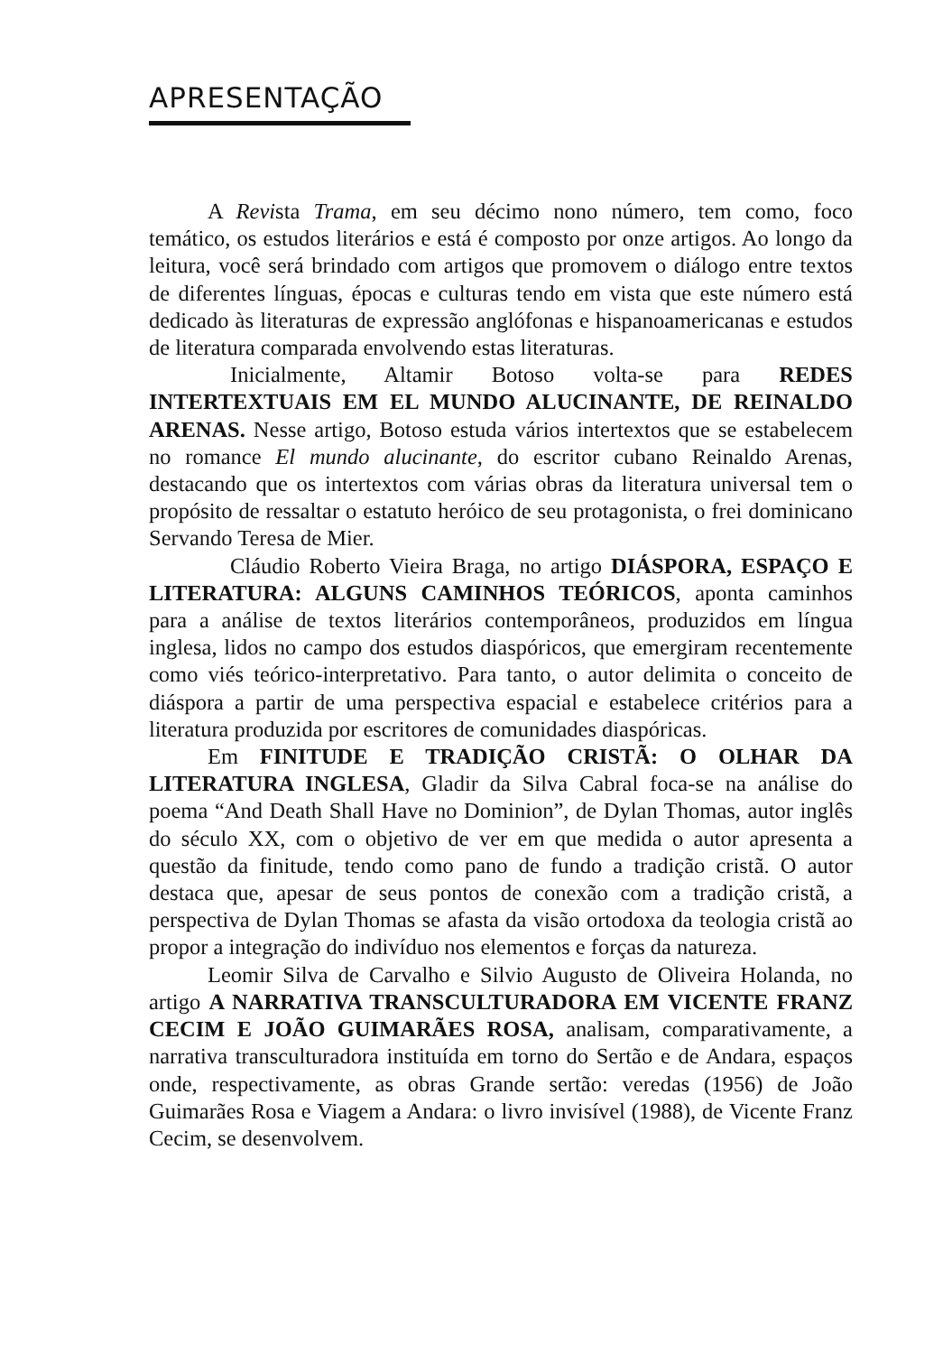APRESENTAÇÃO
A Revista Trama, em seu décimo nono número, tem como, foco temático, os estudos literários e está é composto por onze artigos. Ao longo da leitura, você será brindado com artigos que promovem o diálogo entre textos de diferentes línguas, épocas e culturas tendo em vista que este número está dedicado às literaturas de expressão anglófonas e hispanoamericanas e estudos de literatura comparada envolvendo estas literaturas.
Inicialmente, Altamir Botoso volta-se para REDES INTERTEXTUAIS EM EL MUNDO ALUCINANTE, DE REINALDO ARENAS. Nesse artigo, Botoso estuda vários intertextos que se estabelecem no romance El mundo alucinante, do escritor cubano Reinaldo Arenas, destacando que os intertextos com várias obras da literatura universal tem o propósito de ressaltar o estatuto heróico de seu protagonista, o frei dominicano Servando Teresa de Mier.
Cláudio Roberto Vieira Braga, no artigo DIÁSPORA, ESPAÇO E LITERATURA: ALGUNS CAMINHOS TEÓRICOS, aponta caminhos para a análise de textos literários contemporâneos, produzidos em língua inglesa, lidos no campo dos estudos diaspóricos, que emergiram recentemente como viés teórico-interpretativo. Para tanto, o autor delimita o conceito de diáspora a partir de uma perspectiva espacial e estabelece critérios para a literatura produzida por escritores de comunidades diaspóricas.
Em FINITUDE E TRADIÇÃO CRISTÃ: O OLHAR DA LITERATURA INGLESA, Gladir da Silva Cabral foca-se na análise do poema “And Death Shall Have no Dominion”, de Dylan Thomas, autor inglês do século XX, com o objetivo de ver em que medida o autor apresenta a questão da finitude, tendo como pano de fundo a tradição cristã. O autor destaca que, apesar de seus pontos de conexão com a tradição cristã, a perspectiva de Dylan Thomas se afasta da visão ortodoxa da teologia cristã ao propor a integração do indivíduo nos elementos e forças da natureza.
Leomir Silva de Carvalho e Silvio Augusto de Oliveira Holanda, no artigo A NARRATIVA TRANSCULTURADORA EM VICENTE FRANZ CECIM E JOÃO GUIMARÃES ROSA, analisam, comparativamente, a narrativa transculturadora instituída em torno do Sertão e de Andara, espaços onde, respectivamente, as obras Grande sertão: veredas (1956) de João Guimarães Rosa e Viagem a Andara: o livro invisível (1988), de Vicente Franz Cecim, se desenvolvem.